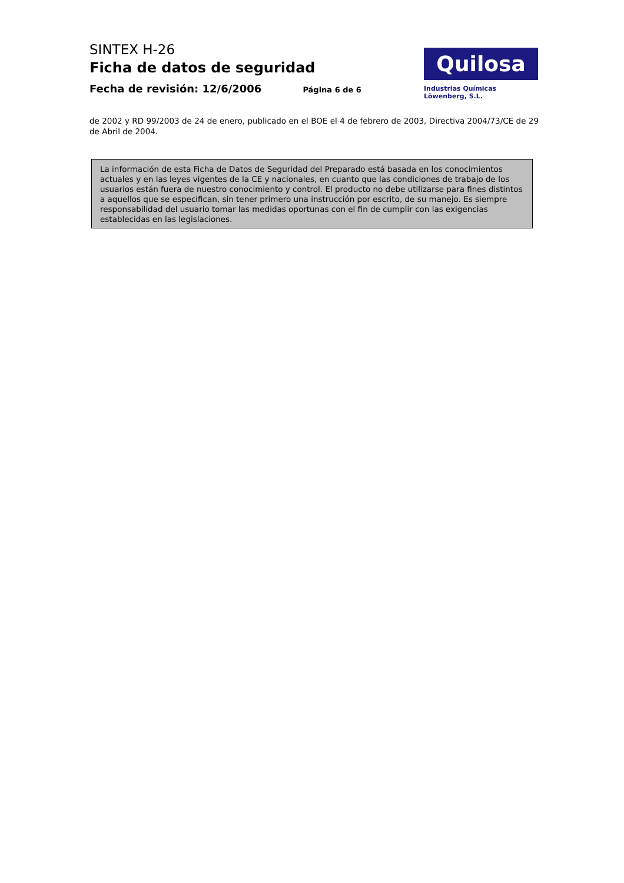SINTEX H-26
Ficha de datos de seguridad
Fecha de revisión: 12/6/2006 Página 6 de 6
Quilosa
Industrias Químicas Löwenberg, S.L.
de 2002 y RD 99/2003 de 24 de enero, publicado en el BOE el 4 de febrero de 2003, Directiva 2004/73/CE de 29 de Abril de 2004.
La información de esta Ficha de Datos de Seguridad del Preparado está basada en los conocimientos actuales y en las leyes vigentes de la CE y nacionales, en cuanto que las condiciones de trabajo de los usuarios están fuera de nuestro conocimiento y control. El producto no debe utilizarse para fines distintos a aquellos que se especifican, sin tener primero una instrucción por escrito, de su manejo. Es siempre responsabilidad del usuario tomar las medidas oportunas con el fin de cumplir con las exigencias establecidas en las legislaciones.